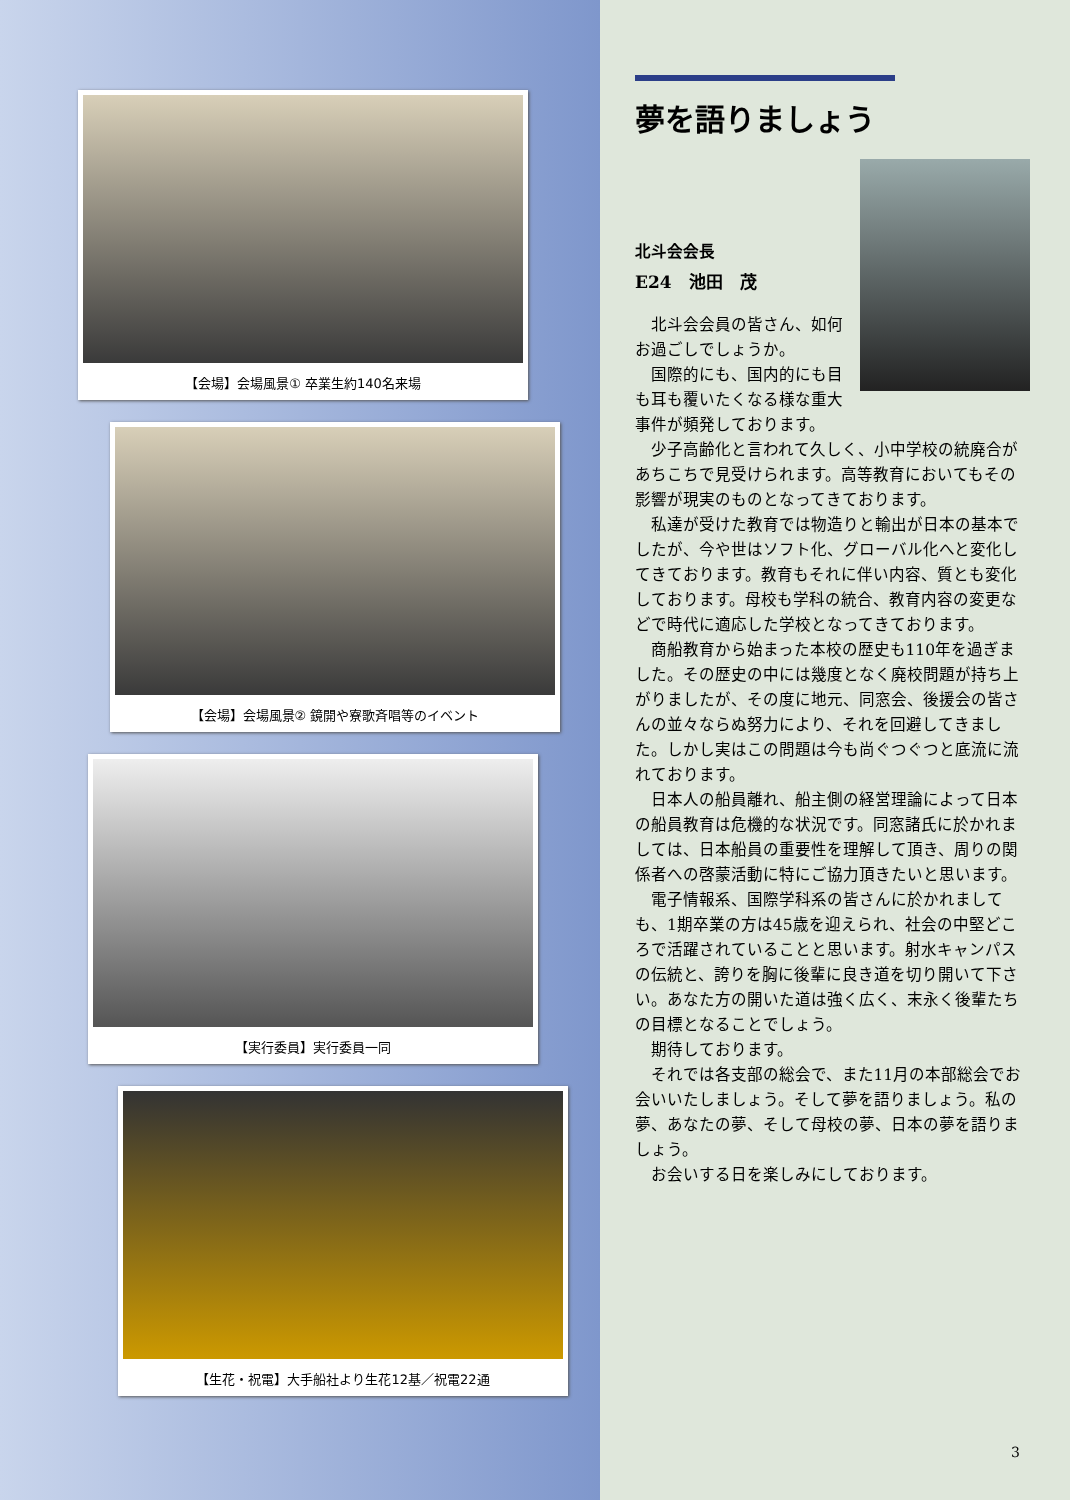【会場】会場風景① 卒業生約140名来場
【会場】会場風景② 鏡開や寮歌斉唱等のイベント
【実行委員】実行委員一同
【生花・祝電】大手船社より生花12基／祝電22通
夢を語りましょう
北斗会会長
E24　池田　茂
北斗会会員の皆さん、如何お過ごしでしょうか。
国際的にも、国内的にも目も耳も覆いたくなる様な重大事件が頻発しております。
少子高齢化と言われて久しく、小中学校の統廃合があちこちで見受けられます。高等教育においてもその影響が現実のものとなってきております。
私達が受けた教育では物造りと輸出が日本の基本でしたが、今や世はソフト化、グローバル化へと変化してきております。教育もそれに伴い内容、質とも変化しております。母校も学科の統合、教育内容の変更などで時代に適応した学校となってきております。
商船教育から始まった本校の歴史も110年を過ぎました。その歴史の中には幾度となく廃校問題が持ち上がりましたが、その度に地元、同窓会、後援会の皆さんの並々ならぬ努力により、それを回避してきました。しかし実はこの問題は今も尚ぐつぐつと底流に流れております。
日本人の船員離れ、船主側の経営理論によって日本の船員教育は危機的な状況です。同窓諸氏に於かれましては、日本船員の重要性を理解して頂き、周りの関係者への啓蒙活動に特にご協力頂きたいと思います。
電子情報系、国際学科系の皆さんに於かれましても、1期卒業の方は45歳を迎えられ、社会の中堅どころで活躍されていることと思います。射水キャンパスの伝統と、誇りを胸に後輩に良き道を切り開いて下さい。あなた方の開いた道は強く広く、末永く後輩たちの目標となることでしょう。
期待しております。
それでは各支部の総会で、また11月の本部総会でお会いいたしましょう。そして夢を語りましょう。私の夢、あなたの夢、そして母校の夢、日本の夢を語りましょう。
お会いする日を楽しみにしております。
3